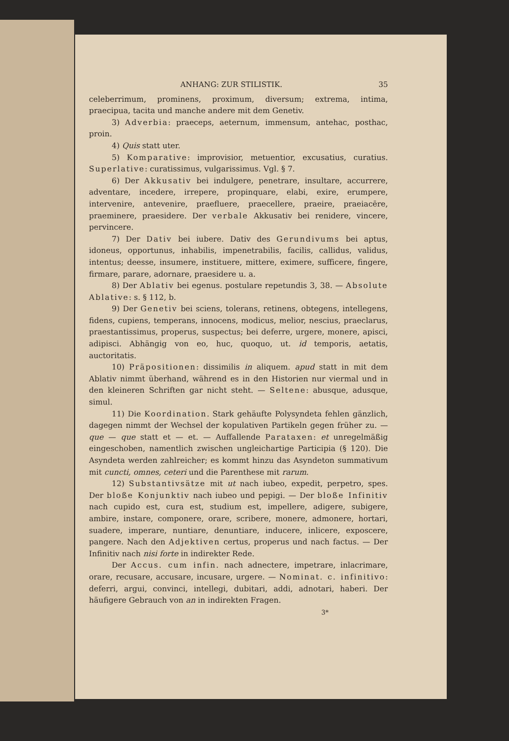ANHANG: ZUR STILISTIK. 35
celeberrimum, prominens, proximum, diversum; extrema, intima, praecipua, tacita und manche andere mit dem Genetiv.
3) Adverbia: praeceps, aeternum, immensum, antehac, posthac, proin.
4) Quis statt uter.
5) Komparative: improvisior, metuentior, excusatius, curatius. Superlative: curatissimus, vulgarissimus. Vgl. § 7.
6) Der Akkusativ bei indulgere, penetrare, insultare, accurrere, adventare, incedere, irrepere, propinquare, elabi, exire, erumpere, intervenire, antevenire, praefluere, praecellere, praeire, praeiacēre, praeminere, praesidere. Der verbale Akkusativ bei renidere, vincere, pervincere.
7) Der Dativ bei iubere. Dativ des Gerundivums bei aptus, idoneus, opportunus, inhabilis, impenetrabilis, facilis, callidus, validus, intentus; deesse, insumere, instituere, mittere, eximere, sufficere, fingere, firmare, parare, adornare, praesidere u. a.
8) Der Ablativ bei egenus. postulare repetundis 3, 38. — Absolute Ablative: s. § 112, b.
9) Der Genetiv bei sciens, tolerans, retinens, obtegens, intellegens, fidens, cupiens, temperans, innocens, modicus, melior, nescius, praeclarus, praestantissimus, properus, suspectus; bei deferre, urgere, monere, apisci, adipisci. Abhängig von eo, huc, quoquo, ut. id temporis, aetatis, auctoritatis.
10) Präpositionen: dissimilis in aliquem. apud statt in mit dem Ablativ nimmt überhand, während es in den Historien nur viermal und in den kleineren Schriften gar nicht steht. — Seltene: abusque, adusque, simul.
11) Die Koordination. Stark gehäufte Polysyndeta fehlen gänzlich, dagegen nimmt der Wechsel der kopulativen Partikeln gegen früher zu. — que — que statt et — et. — Auffallende Parataxen: et unregelmäßig eingeschoben, namentlich zwischen ungleichartige Participia (§ 120). Die Asyndeta werden zahlreicher; es kommt hinzu das Asyndeton summativum mit cuncti, omnes, ceteri und die Parenthese mit rarum.
12) Substantivsätze mit ut nach iubeo, expedit, perpetro, spes. Der bloße Konjunktiv nach iubeo und pepigi. — Der bloße Infinitiv nach cupido est, cura est, studium est, impellere, adigere, subigere, ambire, instare, componere, orare, scribere, monere, admonere, hortari, suadere, imperare, nuntiare, denuntiare, inducere, inlicere, exposcere, pangere. Nach den Adjektiven certus, properus und nach factus. — Der Infinitiv nach nisi forte in indirekter Rede.
Der Accus. cum infin. nach adnectere, impetrare, inlacrimare, orare, recusare, accusare, incusare, urgere. — Nominat. c. infinitivo: deferri, argui, convinci, intellegi, dubitari, addi, adnotari, haberi. Der häufigere Gebrauch von an in indirekten Fragen.
3*